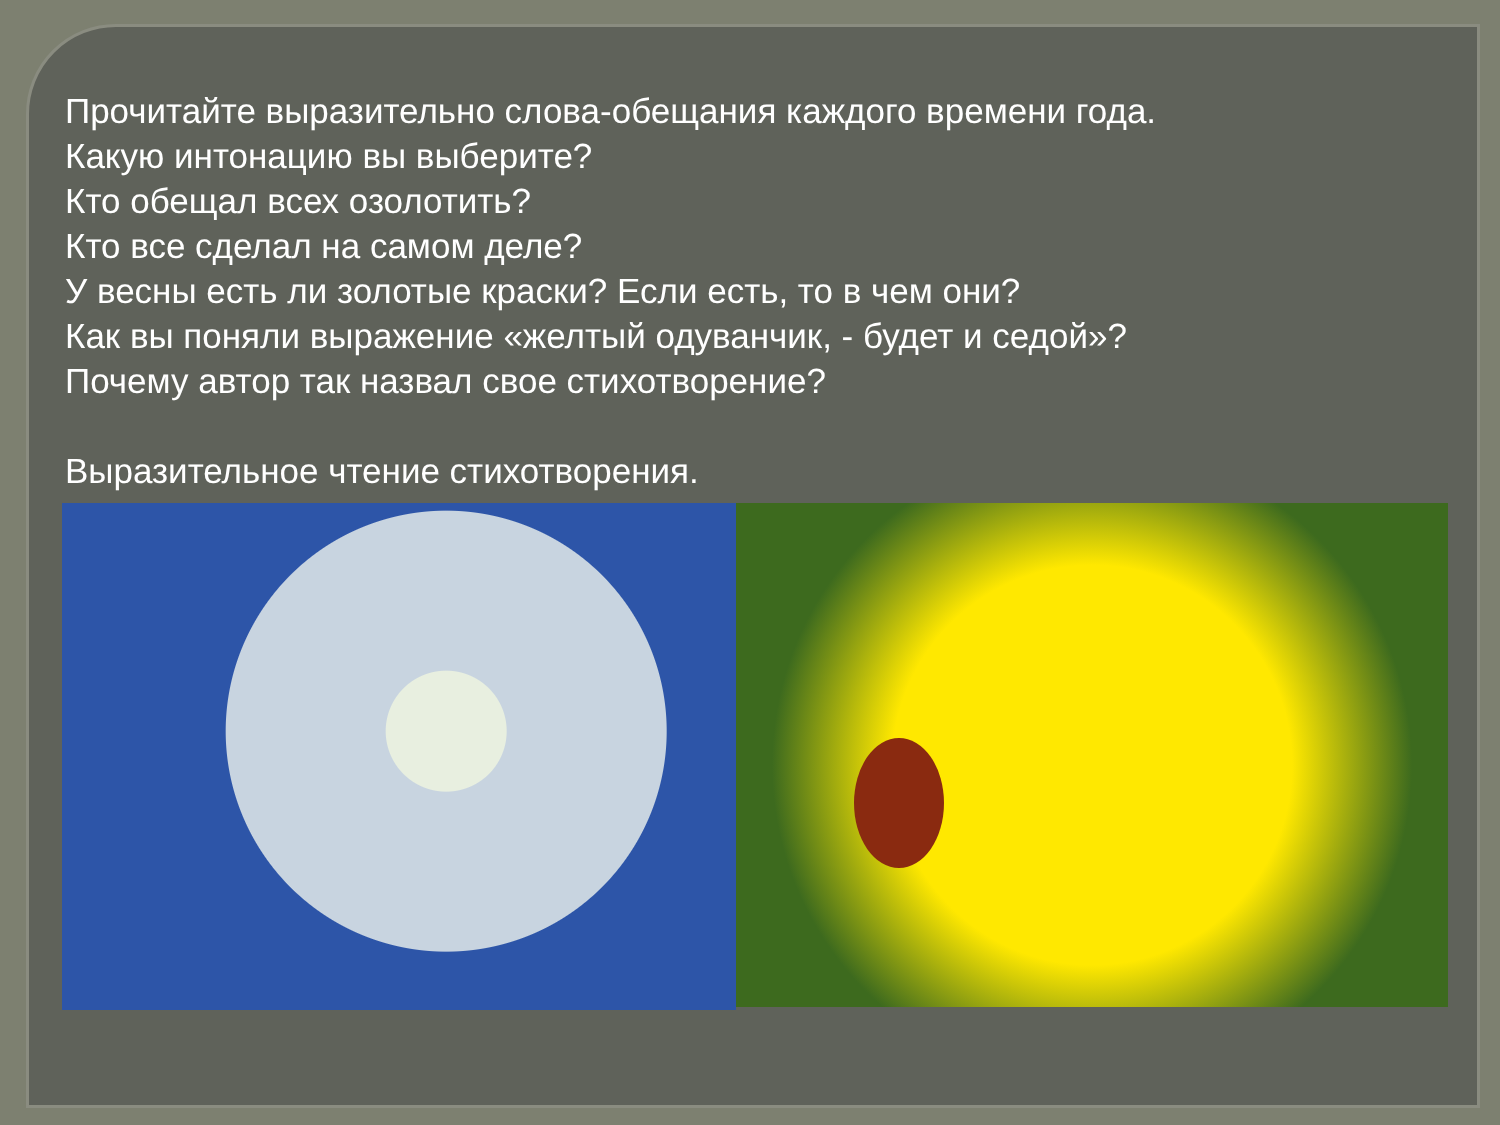Прочитайте выразительно слова-обещания каждого времени года.
Какую интонацию вы выберите?
Кто обещал всех озолотить?
Кто все сделал на самом деле?
У весны есть ли золотые краски? Если есть, то в чем они?
Как вы поняли выражение «желтый одуванчик, - будет и седой»?
Почему автор так назвал свое стихотворение?
Выразительное чтение стихотворения.